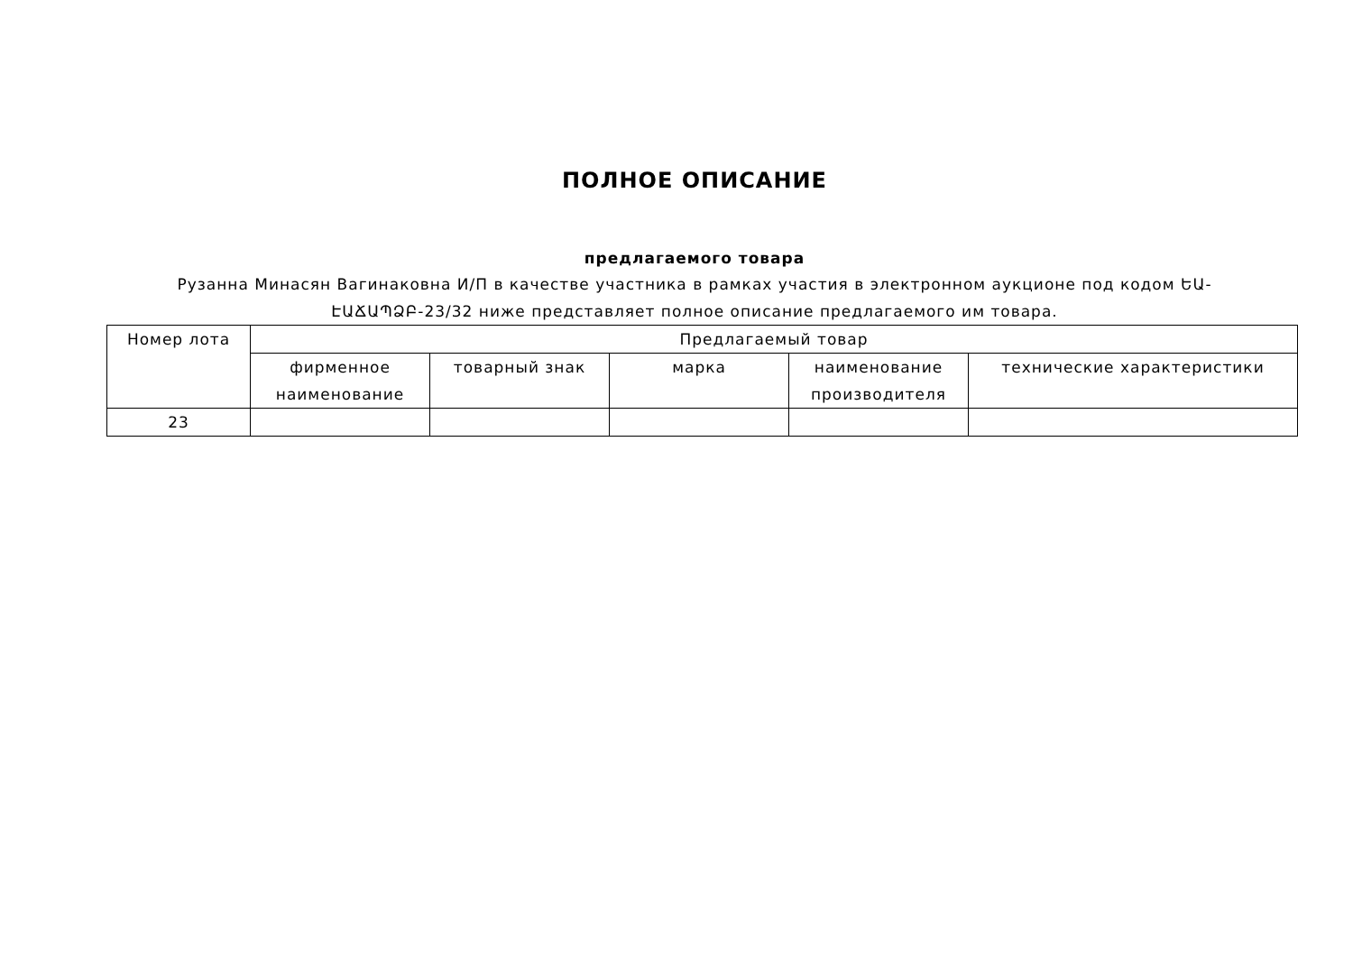ПОЛНОЕ ОПИСАНИЕ
предлагаемого товара
Рузанна Минасян Вагинаковна И/П в качестве участника в рамках участия в электронном аукционе под кодом ԵԱ-ԷԱՃԱՊՁԲ-23/32 ниже представляет полное описание предлагаемого им товара.
| Номер лота | Предлагаемый товар | | | | |
| --- | --- | --- | --- | --- | --- |
| | фирменное наименование | товарный знак | марка | наименование производителя | технические характеристики |
| 23 | | | | | |